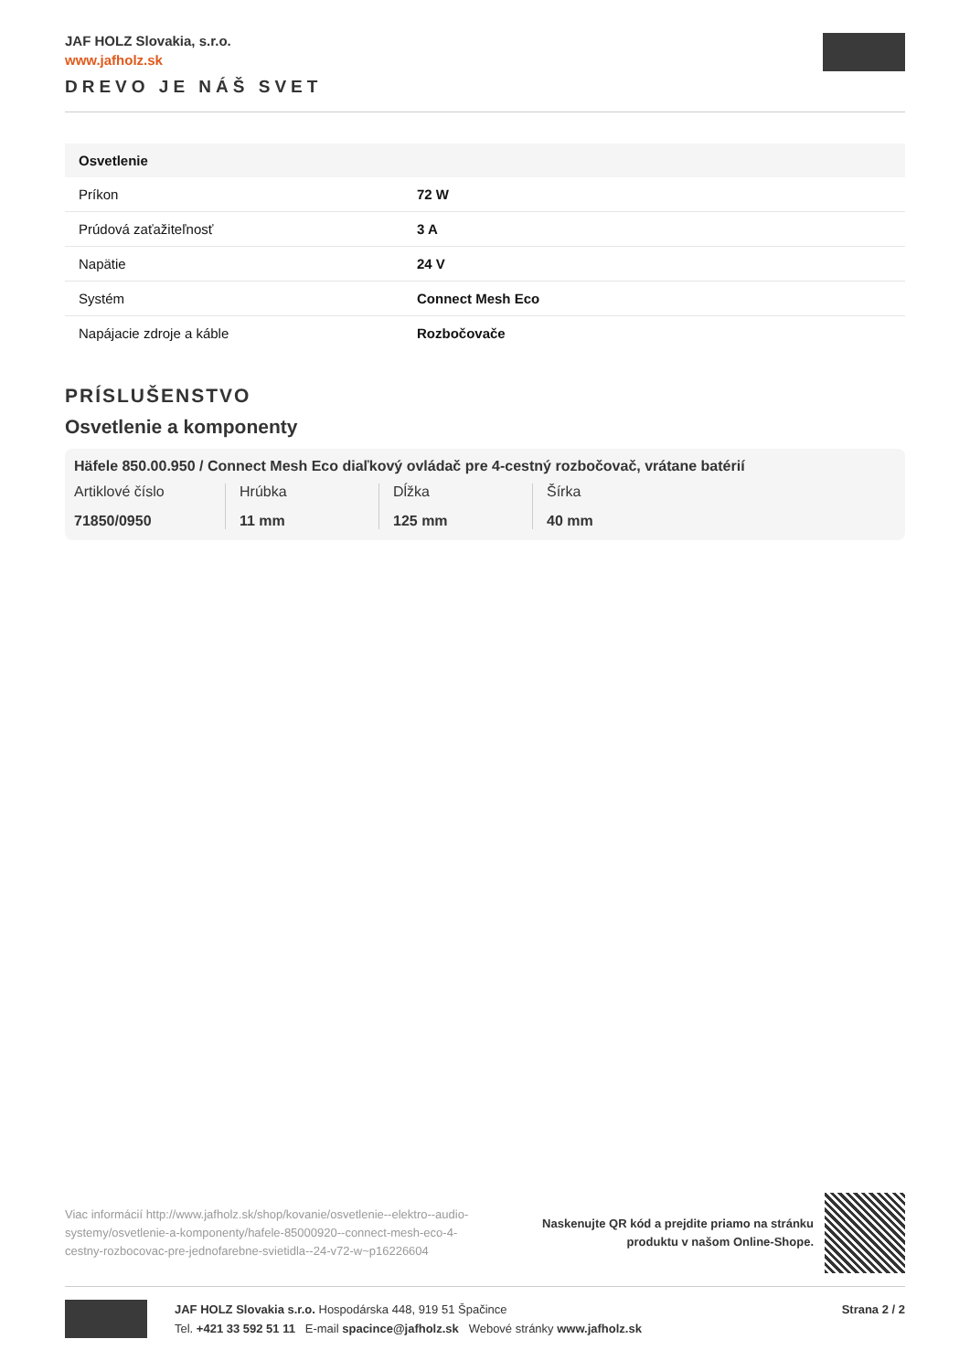JAF HOLZ Slovakia, s.r.o.
www.jafholz.sk
DREVO JE NÁŠ SVET
| Osvetlenie | |
| --- | --- |
| Príkon | 72 W |
| Prúdová zaťažiteľnosť | 3 A |
| Napätie | 24 V |
| Systém | Connect Mesh Eco |
| Napájacie zdroje a káble | Rozbočovače |
PRÍSLUŠENSTVO
Osvetlenie a komponenty
Häfele 850.00.950 / Connect Mesh Eco diaľkový ovládač pre 4-cestný rozbočovač, vrátane batérií
Artiklové číslo
71850/0950
Hrúbka
11 mm
Dĺžka
125 mm
Šírka
40 mm
Viac informácií http://www.jafholz.sk/shop/kovanie/osvetlenie--elektro--audio-systemy/osvetlenie-a-komponenty/hafele-85000920--connect-mesh-eco-4-cestny-rozbocovac-pre-jednofarebne-svietidla--24-v72-w~p16226604
Naskenujte QR kód a prejdite priamo na stránku
produktu v našom Online-Shope.
JAF HOLZ Slovakia s.r.o. Hospodárska 448, 919 51 Špačince
Tel. +421 33 592 51 11 E-mail spacince@jafholz.sk Webové stránky www.jafholz.sk
Strana 2 / 2